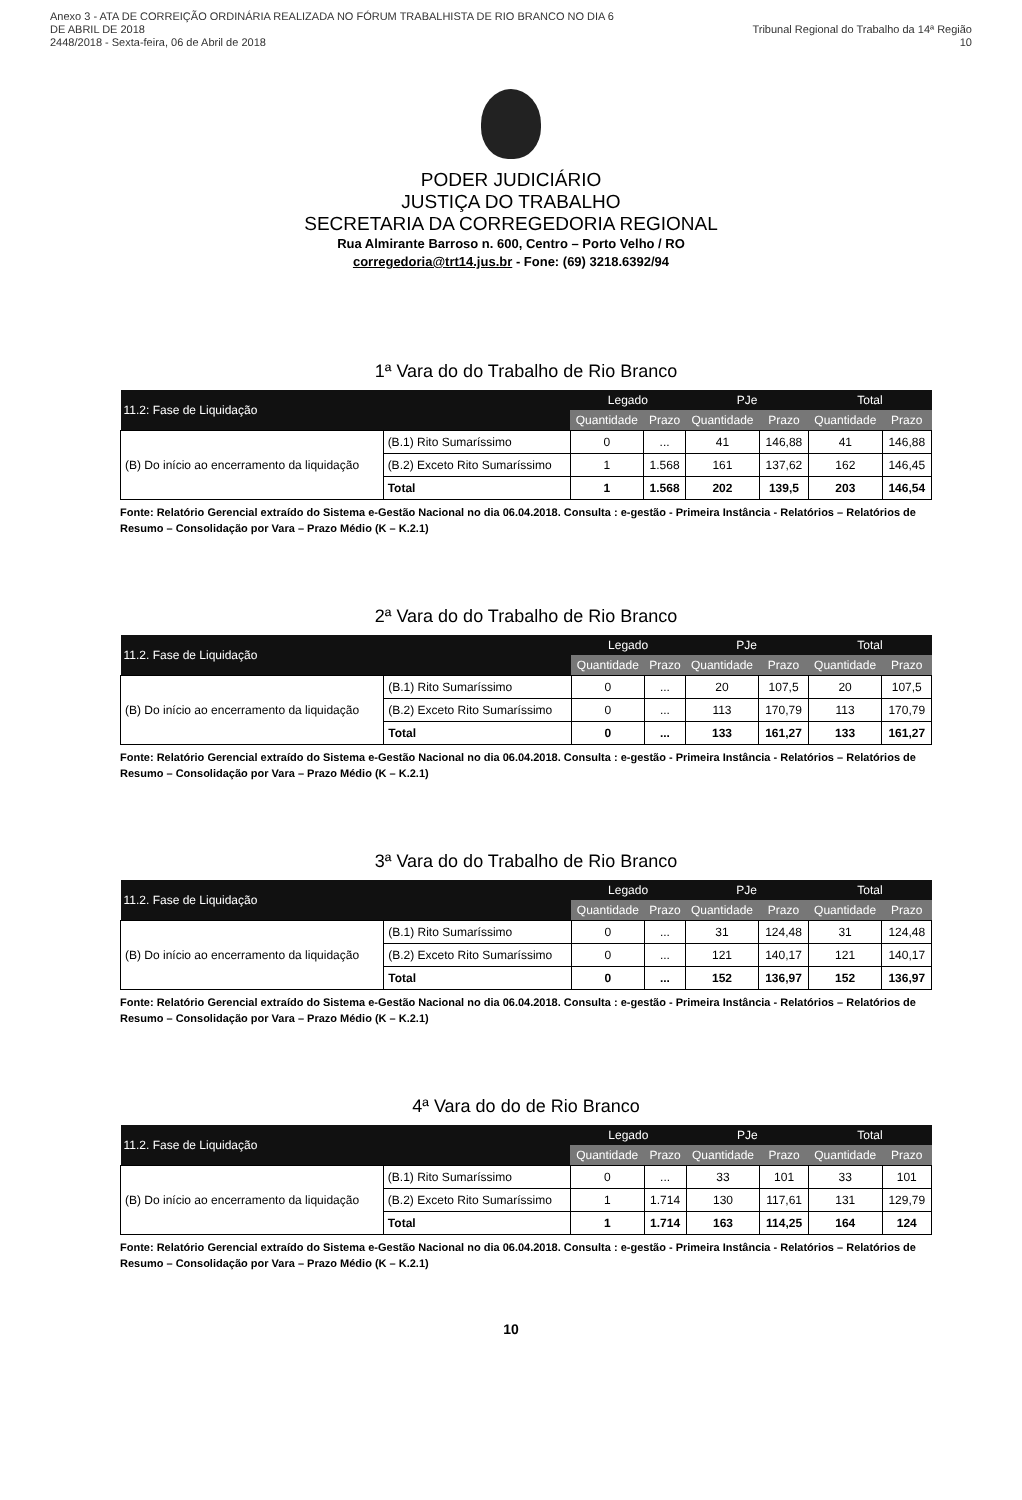Anexo 3 - ATA DE CORREIÇÃO ORDINÁRIA REALIZADA NO FÓRUM TRABALHISTA DE RIO BRANCO NO DIA 6 DE ABRIL DE 2018
2448/2018 - Sexta-feira, 06 de Abril de 2018
Tribunal Regional do Trabalho da 14ª Região 10
PODER JUDICIÁRIO
JUSTIÇA DO TRABALHO
SECRETARIA DA CORREGEDORIA REGIONAL
Rua Almirante Barroso n. 600, Centro – Porto Velho / RO
corregedoria@trt14.jus.br - Fone: (69) 3218.6392/94
1ª Vara do do Trabalho de Rio Branco
| 11.2: Fase de Liquidação | | Legado | | PJe | | Total | |
| --- | --- | --- | --- | --- | --- | --- | --- |
| | | Quantidade | Prazo | Quantidade | Prazo | Quantidade | Prazo |
| (B) Do início ao encerramento da liquidação | (B.1) Rito Sumaríssimo | 0 | ... | 41 | 146,88 | 41 | 146,88 |
| | (B.2) Exceto Rito Sumaríssimo | 1 | 1.568 | 161 | 137,62 | 162 | 146,45 |
| | Total | 1 | 1.568 | 202 | 139,5 | 203 | 146,54 |
Fonte: Relatório Gerencial extraído do Sistema e-Gestão Nacional no dia 06.04.2018. Consulta : e-gestão - Primeira Instância - Relatórios – Relatórios de Resumo – Consolidação por Vara – Prazo Médio (K – K.2.1)
2ª Vara do do Trabalho de Rio Branco
| 11.2. Fase de Liquidação | | Legado | | PJe | | Total | |
| --- | --- | --- | --- | --- | --- | --- | --- |
| | | Quantidade | Prazo | Quantidade | Prazo | Quantidade | Prazo |
| (B) Do início ao encerramento da liquidação | (B.1) Rito Sumaríssimo | 0 | ... | 20 | 107,5 | 20 | 107,5 |
| | (B.2) Exceto Rito Sumaríssimo | 0 | ... | 113 | 170,79 | 113 | 170,79 |
| | Total | 0 | ... | 133 | 161,27 | 133 | 161,27 |
Fonte: Relatório Gerencial extraído do Sistema e-Gestão Nacional no dia 06.04.2018. Consulta : e-gestão - Primeira Instância - Relatórios – Relatórios de Resumo – Consolidação por Vara – Prazo Médio (K – K.2.1)
3ª Vara do do Trabalho de Rio Branco
| 11.2. Fase de Liquidação | | Legado | | PJe | | Total | |
| --- | --- | --- | --- | --- | --- | --- | --- |
| | | Quantidade | Prazo | Quantidade | Prazo | Quantidade | Prazo |
| (B) Do início ao encerramento da liquidação | (B.1) Rito Sumaríssimo | 0 | ... | 31 | 124,48 | 31 | 124,48 |
| | (B.2) Exceto Rito Sumaríssimo | 0 | ... | 121 | 140,17 | 121 | 140,17 |
| | Total | 0 | ... | 152 | 136,97 | 152 | 136,97 |
Fonte: Relatório Gerencial extraído do Sistema e-Gestão Nacional no dia 06.04.2018. Consulta : e-gestão - Primeira Instância - Relatórios – Relatórios de Resumo – Consolidação por Vara – Prazo Médio (K – K.2.1)
4ª Vara do do de Rio Branco
| 11.2. Fase de Liquidação | | Legado | | PJe | | Total | |
| --- | --- | --- | --- | --- | --- | --- | --- |
| | | Quantidade | Prazo | Quantidade | Prazo | Quantidade | Prazo |
| (B) Do início ao encerramento da liquidação | (B.1) Rito Sumaríssimo | 0 | ... | 33 | 101 | 33 | 101 |
| | (B.2) Exceto Rito Sumaríssimo | 1 | 1.714 | 130 | 117,61 | 131 | 129,79 |
| | Total | 1 | 1.714 | 163 | 114,25 | 164 | 124 |
Fonte: Relatório Gerencial extraído do Sistema e-Gestão Nacional no dia 06.04.2018. Consulta : e-gestão - Primeira Instância - Relatórios – Relatórios de Resumo – Consolidação por Vara – Prazo Médio (K – K.2.1)
10